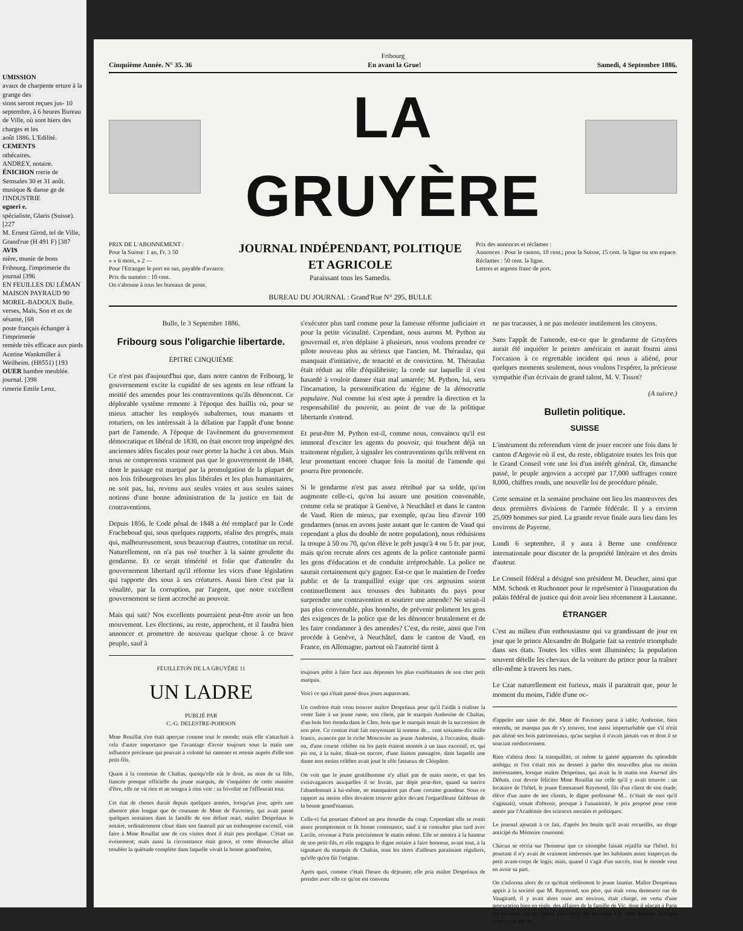UMISSION
avaux de charpente erture à la grange des
sions seront reçues jus- 10 septembre, à 6 heures Bureau de Ville, où sont hiers des charges et les
août 1886. L'Edilité.
CEMENTS
othécaires.
ANDREY, notaire.
ÉNICHON rrerie de Semsales 30 et 31 août. musique & danse ge de l'INDUSTRIE
ogneri e.
spécialiste, Glaris (Suisse). [227
M. Ernest Girod, tel de Ville, Grand'rue (H 491 F) [387
AVIS
nière, munie de bons Fribourg. l'imprimerie du journal [396
EN FEUILLES DU LÉMAN MAISON PAYRAUD 90
MOREL-BADOUX Bulle.
verses, Maïs, Son et ux de sésame, [68
poste français échanger à l'imprimerie
remède très efficace aux pieds Acetine Wankmiller à Weilheim. (H8551) [193
OUER hambre meublée. journal. [398
rimerie Emile Lenz.
Fribourg
Cinquième Année. N° 35. 36 En avant la Grue! Samedi, 4 Septembre 1886.
LA GRUYÈRE
PRIX DE L'ABONNEMENT :
Pour la Suisse: 1 an, Fr. 3 50
» » 6 mois, » 2 —
Pour l'Etranger le port en sus, payable d'avance.
Prix du numéro : 10 cent.
On s'abonne à tous les bureaux de poste.
JOURNAL INDÉPENDANT, POLITIQUE ET AGRICOLE
Paraissant tous les Samedis.
BUREAU DU JOURNAL : Grand'Rue N° 295, BULLE
Prix des annonces et réclames :
Annonces : Pour le canton, 10 cent.; pour la Suisse, 15 cent. la ligne ou son espace.
Réclames : 50 cent. la ligne.
Lettres et argents franc de port.
Bulle, le 3 Septembre 1886.
Fribourg sous l'oligarchie libertarde.
ÉPITRE CINQUIÈME
Ce n'est pas d'aujourd'hui que, dans notre canton de Fribourg, le gouvernement excite la cupidité de ses agents en leur offrant la moitié des amendes pour les contraventions qu'ils dénoncent. Ce déplorable système remonte à l'époque des baillis où, pour se mieux attacher les employés subalternes, tous manants et roturiers, on les intéressait à la délation par l'appât d'une bonne part de l'amende. A l'époque de l'avènement du gouvernement démocratique et libéral de 1830, on était encore trop imprégné des anciennes idées fiscales pour oser porter la hache à cet abus. Mais nous ne comprenons vraiment pas que le gouvernement de 1848, dont le passage est marqué par la promulgation de la plupart de nos lois fribourgeoises les plus libérales et les plus humanitaires, ne soit pas, lui, revenu aux seules vraies et aux seules saines notions d'une bonne administration de la justice en fait de contraventions.
Depuis 1856, le Code pénal de 1848 a été remplacé par le Code Fracheboud qui, sous quelques rapports, réalise des progrès, mais qui, malheureusement, sous beaucoup d'autres, constitue un recul. Naturellement, on n'a pas osé toucher à la sainte groulette du gendarme. Et ce serait témérité et folie que d'attendre du gouvernement libertard qu'il réforme les vices d'une législation qui rapporte des sous à ses créatures. Aussi bien c'est par la vénalité, par la corruption, par l'argent, que notre excellent gouvernement se tient accroché au pouvoir.
Mais qui sait? Nos excellents pourraient peut-être avoir un bon mouvement. Les élections, au reste, approchent, et il faudra bien annoncer et promettre de nouveau quelque chose à ce brave peuple, sauf à
FEUILLETON DE LA GRUYÈRE 11
UN LADRE
PUBLIÉ PAR
C.-G. DELESTRE-POIRSON
Mme Rouillat s'en était aperçue comme tout le monde; mais elle n'attachait à cela d'autre importance que l'avantage d'avoir toujours sous la main une influence précieuse qui pouvait à volonté lui ramener et retenir auprès d'elle son petit-fils.
Quant à la comtesse de Chaltas, quoiqu'elle eût le droit, au nom de sa fille, fiancée presque officielle du jeune marquis, de s'inquiéter de cette manière d'être, elle ne vit rien et ne songea à rien voir : sa frivolité ne l'effleurait tout.
Cet état de choses durait depuis quelques années, lorsqu'un jour, après une absence plus longue que de coutume de Mme de Faverney, qui avait passé quelques semaines dans la famille de son défunt mari, maître Despréaux le notaire, ordinairement cloué dans son fauteuil par un embonpoint excessif, vint faire à Mme Rouillat une de ces visites dont il était peu prodigue. C'était un événement; mais aussi la circonstance était grave, et cette démarche allait troubler la quiétude complète dans laquelle vivait la bonne grand'mère,
s'exécuter plus tard comme pour la fameuse réforme judiciaire et pour la petite vicinalité. Cependant, nous aurons M. Python au gouvernail et, n'en déplaise à plusieurs, nous voulons prendre ce pilote nouveau plus au sérieux que l'ancien, M. Théraulaz, qui manquait d'initiative, de tenacité et de conviction. M. Théraulaz était réduit au rôle d'équilibriste; la corde sur laquelle il s'est hasardé à vouloir danser était mal amarrée; M. Python, lui, sera l'incarnation, la personnification du régime de la démocratie populaire. Nul comme lui n'est apte à prendre la direction et la responsabilité du pouvoir, au point de vue de la politique libertarde s'entend.
Et peut-être M. Python est-il, comme nous, convaincu qu'il est immoral d'exciter les agents du pouvoir, qui touchent déjà un traitement régulier, à signaler les contraventions qu'ils relèvent en leur promettant encore chaque fois la moitié de l'amende qui pourra être prononcée.
Si le gendarme n'est pas assez rétribué par sa solde, qu'on augmente celle-ci, qu'on lui assure une position convenable, comme cela se pratique à Genève, à Neuchâtel et dans le canton de Vaud. Rien de mieux, par exemple, qu'au lieu d'avoir 100 gendarmes (nous en avons juste autant que le canton de Vaud qui cependant a plus du double de notre population), nous réduisions la troupe à 50 ou 70, qu'on élève le prêt jusqu'à 4 ou 5 fr. par jour, mais qu'on recrute alors ces agents de la police cantonale parmi les gens d'éducation et de conduite irréprochable. La police ne saurait certainement qu'y gagner. Est-ce que le maintien de l'ordre public et de la tranquillité exige que ces argousins soient continuellement aux trousses des habitants du pays pour surprendre une contravention et soutirer une amende? Ne serait-il pas plus convenable, plus honnête, de prévenir poliment les gens des exigences de la police que de les dénoncer brutalement et de les faire condamner à des amendes? C'est, du reste, ainsi que l'on procède à Genève, à Neuchâtel, dans le canton de Vaud, en France, en Allemagne, partout où l'autorité tient à
toujours prête à faire face aux dépenses les plus exorbitantes de son cher petit marquis.
Voici ce qui s'était passé deux jours auparavant.
Un confrère était venu trouver maître Despréaux pour qu'il l'aidât à réaliser la vente faite à un jeune russe, son client, par le marquis Ambroise de Chaltas, d'un bois fort étendu dans le Cher, bois que le marquis tenait de la succession de son père. Ce contrat était fait moyennant la somme de... cent soixante-dix mille francs, avancés par le riche Moscovite au jeune Ambroise, à l'occasion, disait-on, d'une course célèbre où les paris étaient montés à un taux excessif, et, qui pis est, à la suite, disait-on encore, d'une liaison passagère, dans laquelle une dame non moins célèbre avait joué le rôle fastueux de Cléopâtre.
On voit que le jeune gentilhomme n'y allait pas de main morte, et que les extravagances auxquelles il se livrait, par dépit peut-être, quand sa tutrice l'abandonnait à lui-même, ne manquaient pas d'une certaine grandeur. Sous ce rapport au moins elles devaient trouver grâce devant l'orgueilleuse faiblesse de la bonne grand'maman.
Celle-ci fut pourtant d'abord un peu étourdie du coup. Cependant elle se remit assez promptement et fit bonne contenance, sauf à se consulter plus tard avec Lucile, revenue à Paris précisément le matin même. Elle se montra à la hauteur de son petit-fils, et elle engagea le digne notaire à faire honneur, avant tout, à la signature du marquis de Chaltas, tous les titres d'ailleurs paraissant réguliers, qu'elle qu'en fût l'origine.
Après quoi, comme c'était l'heure du déjeuner, elle pria maître Despréaux de prendre avec elle ce qu'on est convenu
ne pas tracasser, à ne pas molester inutilement les citoyens.
Sans l'appât de l'amende, est-ce que le gendarme de Gruyères aurait été inquiéter le peintre américain et aurait fourni ainsi l'occasion à ce regrettable incident qui nous a aliéné, pour quelques moments seulement, nous voulons l'espérer, la précieuse sympathie d'un écrivain de grand talent, M. V. Tissot?
(A suivre.)
Bulletin politique.
SUISSE
L'instrument du referendum vient de jouer encore une fois dans le canton d'Argovie où il est, du reste, obligatoire toutes les fois que le Grand Conseil vote une loi d'un intérêt général. Or, dimanche passé, le peuple argovien a accepté par 17,000 suffrages contre 8,000, chiffres ronds, une nouvelle loi de procédure pénale.
Cette semaine et la semaine prochaine ont lieu les manœuvres des deux premières divisions de l'armée fédérale. Il y a environ 25,009 hommes sur pied. La grande revue finale aura lieu dans les environs de Payerne.
Lundi 6 septembre, il y aura à Berne une conférence internationale pour discuter de la propriété littéraire et des droits d'auteur.
Le Conseil fédéral a désigné son président M. Deucher, ainsi que MM. Schenk et Ruchonnet pour le représenter à l'inauguration du palais fédéral de justice qui doit avoir lieu récemment à Lausanne.
ÉTRANGER
C'est au milieu d'un enthousiasme qui va grandissant de jour en jour que le prince Alexandre de Bulgarie fait sa rentrée triomphale dans ses états. Toutes les villes sont illuminées; la population souvent dételle les chevaux de la voiture du prince pour la traîner elle-même à travers les rues.
Le Czar naturellement est furieux, mais il paraitrait que, pour le moment du moins, l'idée d'une oc-
d'appeler une tasse de thé. Mme de Faverney parut à table; Ambroise, bien entendu, ne manqua pas de s'y trouver, tout aussi imperturbable que s'il n'eût pas aliéné ses bois patrimoniaux, qu'au surplus il n'avait jamais vus et dont il se souciait médiocrement.
Rien n'altéra donc la tranquillité, ni même la gaieté apparente du splendide ambigu; et l'on s'était mis au dessert à parler des nouvelles plus ou moins intéressantes, lorsque maître Despréaux, qui avait lu le matin son Journal des Débats, crut devoir féliciter Mme Rouillat sur celle qu'il y avait trouvée : un locataire de l'hôtel, le jeune Emmanuel Raymond, fils d'un client de son étude, élève d'un autre de ses clients, le digne professeur M... (c'était de moi qu'il s'agissait), venait d'obtenir, presque à l'unanimité, le prix proposé pour cette année par l'Académie des sciences morales et politiques.
Le journal ajoutait à ce fait, d'après les bruits qu'il avait recueillis, un éloge anticipé du Mémoire couronné.
Chacun se récria sur l'honneur que ce triomphe faisait rejaillir sur l'hôtel. Ici pourtant il n'y avait de vraiment intéressés que les habitants assez inaperçus du petit avant-corps de logis; mais, quand il s'agit d'un succès, tout le monde veut en avoir sa part.
On s'informa alors de ce qu'était réellement le jeune lauréat. Maître Despréaux apprit à la société que M. Raymond, son père, qui était venu demeurer rue de Vaugirard, il y avait alors onze ans environ, était chargé, en vertu d'une procuration bien en règle, des affaires de la famille de Vic, dont il plaçait à Paris les revenus, ou du moins l'excédent des revenus; car cette famille, quoique absente de ses do-